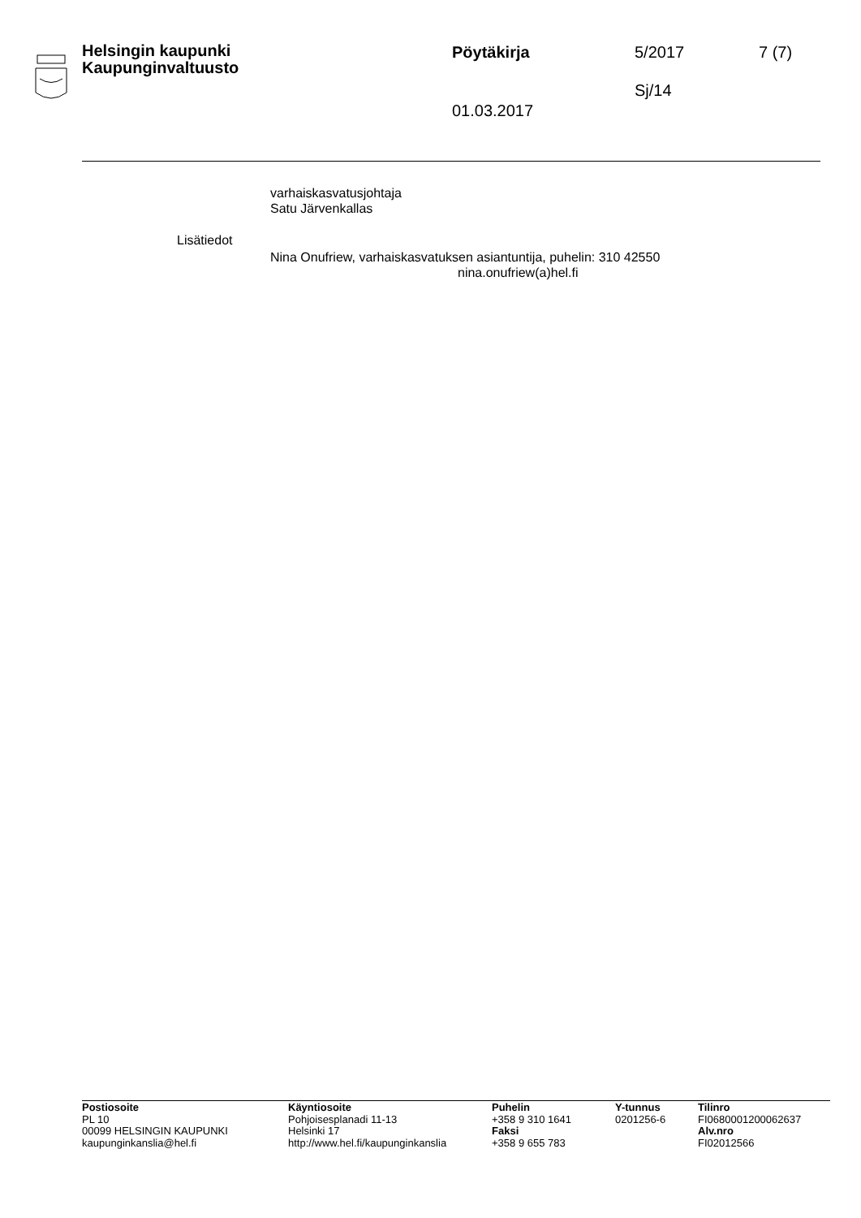Helsingin kaupunki
Kaupunginvaltuusto
Pöytäkirja 5/2017 7 (7)
Sj/14
01.03.2017
varhaiskasvatusjohtaja
Satu Järvenkallas
Lisätiedot
Nina Onufriew, varhaiskasvatuksen asiantuntija, puhelin: 310 42550
nina.onufriew(a)hel.fi
Postiosoite
PL 10
00099 HELSINGIN KAUPUNKI
kaupunginkanslia@hel.fi
Käyntiosoite
Pohjoisesplanadi 11-13
Helsinki 17
http://www.hel.fi/kaupunginkanslia
Puhelin
+358 9 310 1641
Faksi
+358 9 655 783
Y-tunnus
0201256-6
Tilinro
FI0680001200062637
Alv.nro
FI02012566